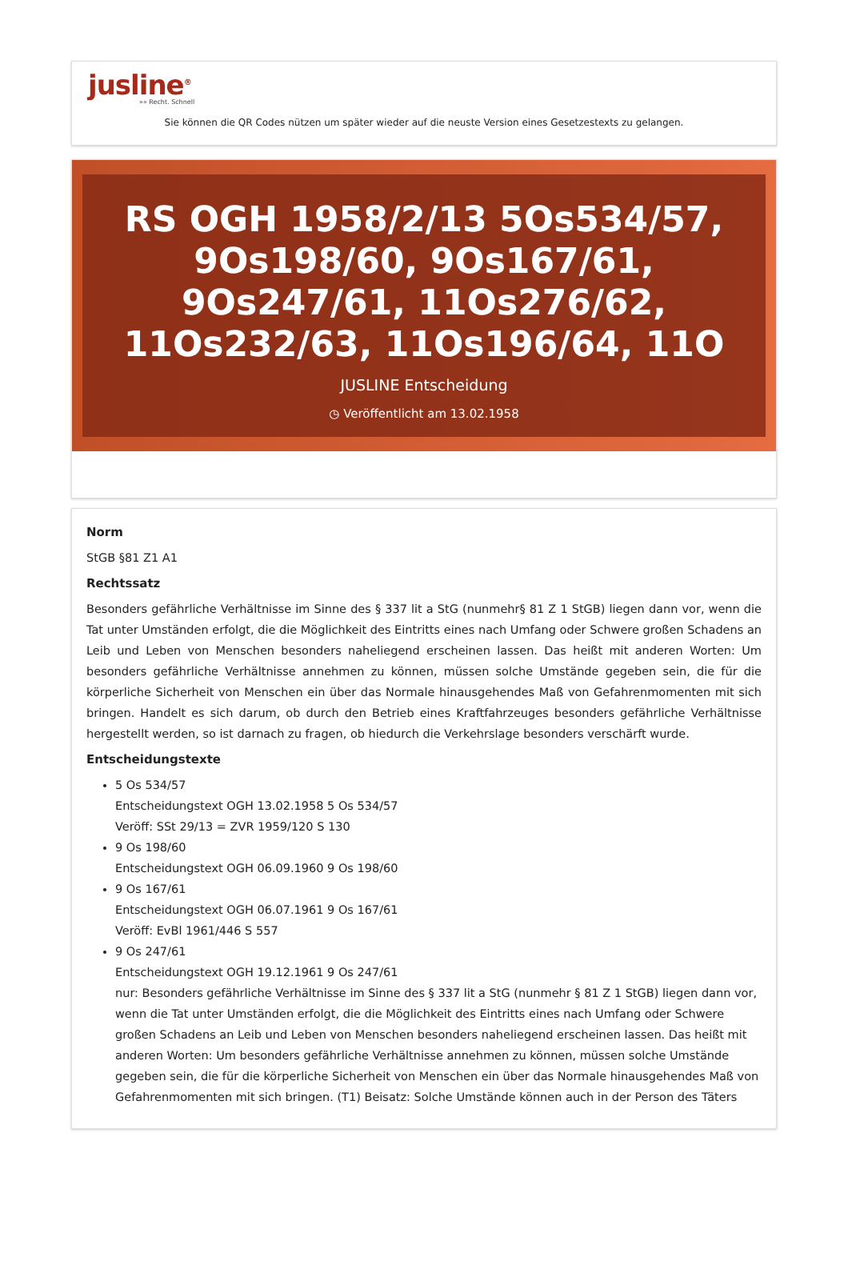jusline<sup>®</sup>
»» Recht. Schnell
Sie können die QR Codes nützen um später wieder auf die neuste Version eines Gesetzestexts zu gelangen.
RS OGH 1958/2/13 5Os534/57, 9Os198/60, 9Os167/61, 9Os247/61, 11Os276/62, 11Os232/63, 11Os196/64, 11O
JUSLINE Entscheidung
◷ Veröffentlicht am 13.02.1958
Norm
StGB §81 Z1 A1
Rechtssatz
Besonders gefährliche Verhältnisse im Sinne des § 337 lit a StG (nunmehr§ 81 Z 1 StGB) liegen dann vor, wenn die Tat unter Umständen erfolgt, die die Möglichkeit des Eintritts eines nach Umfang oder Schwere großen Schadens an Leib und Leben von Menschen besonders naheliegend erscheinen lassen. Das heißt mit anderen Worten: Um besonders gefährliche Verhältnisse annehmen zu können, müssen solche Umstände gegeben sein, die für die körperliche Sicherheit von Menschen ein über das Normale hinausgehendes Maß von Gefahrenmomenten mit sich bringen. Handelt es sich darum, ob durch den Betrieb eines Kraftfahrzeuges besonders gefährliche Verhältnisse hergestellt werden, so ist darnach zu fragen, ob hiedurch die Verkehrslage besonders verschärft wurde.
Entscheidungstexte
5 Os 534/57
Entscheidungstext OGH 13.02.1958 5 Os 534/57
Veröff: SSt 29/13 = ZVR 1959/120 S 130
9 Os 198/60
Entscheidungstext OGH 06.09.1960 9 Os 198/60
9 Os 167/61
Entscheidungstext OGH 06.07.1961 9 Os 167/61
Veröff: EvBl 1961/446 S 557
9 Os 247/61
Entscheidungstext OGH 19.12.1961 9 Os 247/61
nur: Besonders gefährliche Verhältnisse im Sinne des § 337 lit a StG (nunmehr § 81 Z 1 StGB) liegen dann vor, wenn die Tat unter Umständen erfolgt, die die Möglichkeit des Eintritts eines nach Umfang oder Schwere großen Schadens an Leib und Leben von Menschen besonders naheliegend erscheinen lassen. Das heißt mit anderen Worten: Um besonders gefährliche Verhältnisse annehmen zu können, müssen solche Umstände gegeben sein, die für die körperliche Sicherheit von Menschen ein über das Normale hinausgehendes Maß von Gefahrenmomenten mit sich bringen. (T1) Beisatz: Solche Umstände können auch in der Person des Täters